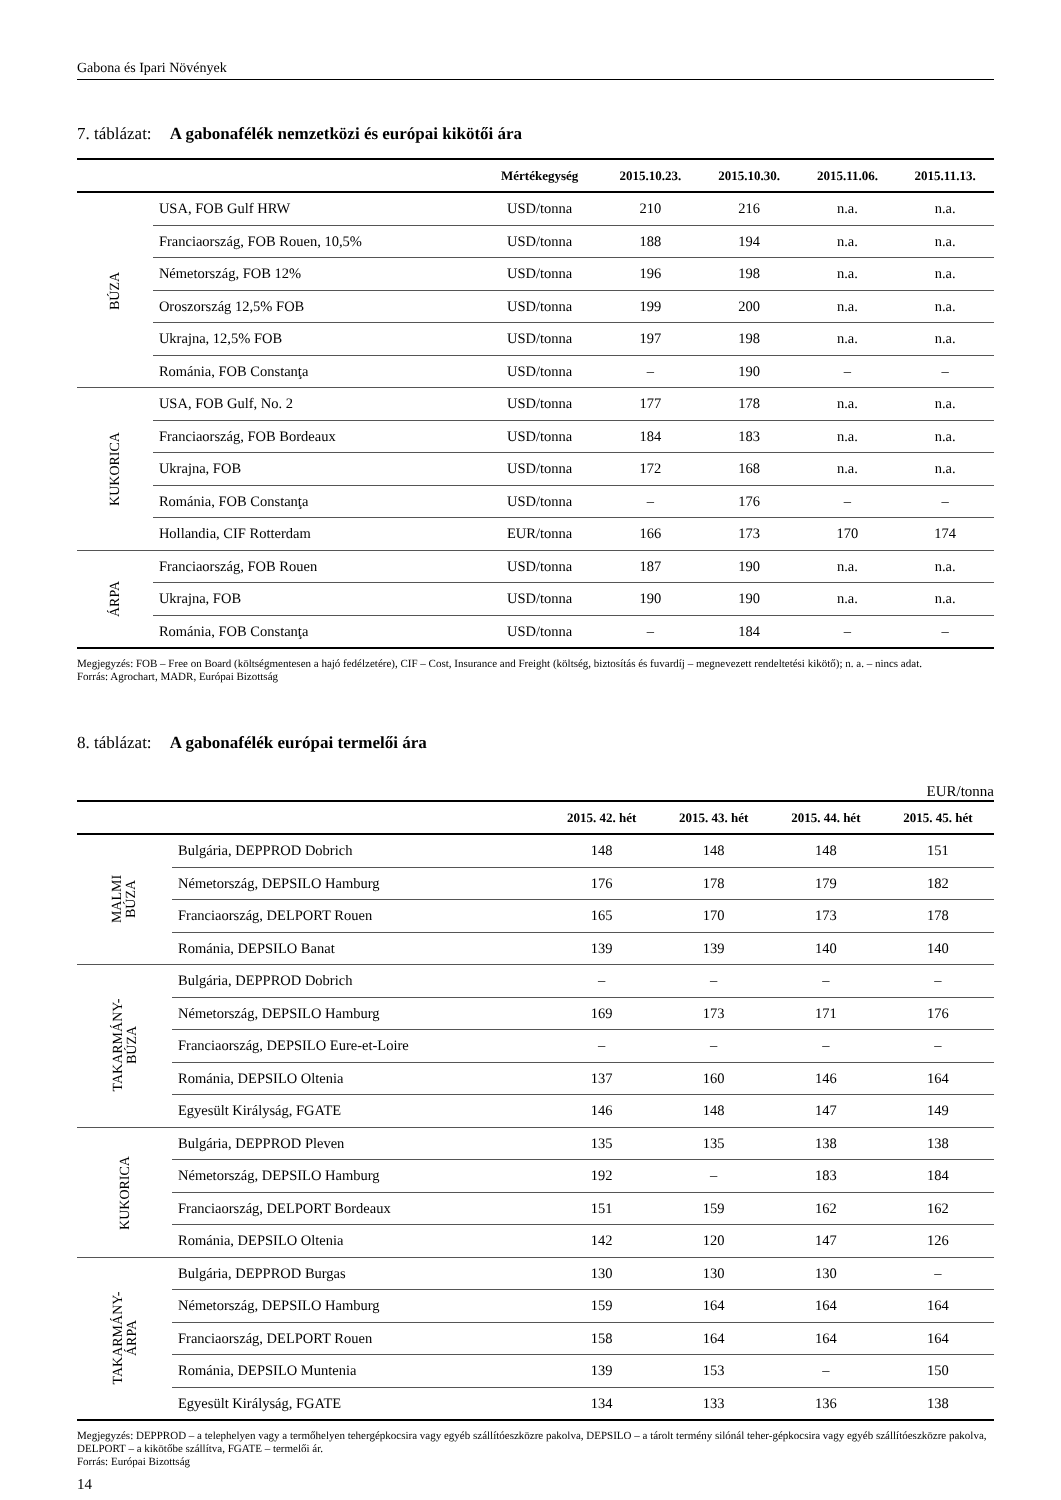Gabona és Ipari Növények
7. táblázat: A gabonafélék nemzetközi és európai kikötői ára
| | | Mértékegység | 2015.10.23. | 2015.10.30. | 2015.11.06. | 2015.11.13. |
| --- | --- | --- | --- | --- | --- | --- |
| BÚZA | USA, FOB Gulf HRW | USD/tonna | 210 | 216 | n.a. | n.a. |
| | Franciaország, FOB Rouen, 10,5% | USD/tonna | 188 | 194 | n.a. | n.a. |
| | Németország, FOB 12% | USD/tonna | 196 | 198 | n.a. | n.a. |
| | Oroszország 12,5% FOB | USD/tonna | 199 | 200 | n.a. | n.a. |
| | Ukrajna, 12,5% FOB | USD/tonna | 197 | 198 | n.a. | n.a. |
| | Románia, FOB Constanţa | USD/tonna | – | 190 | – | – |
| KUKORICA | USA, FOB Gulf, No. 2 | USD/tonna | 177 | 178 | n.a. | n.a. |
| | Franciaország, FOB Bordeaux | USD/tonna | 184 | 183 | n.a. | n.a. |
| | Ukrajna, FOB | USD/tonna | 172 | 168 | n.a. | n.a. |
| | Románia, FOB Constanţa | USD/tonna | – | 176 | – | – |
| | Hollandia, CIF Rotterdam | EUR/tonna | 166 | 173 | 170 | 174 |
| ÁRPA | Franciaország, FOB Rouen | USD/tonna | 187 | 190 | n.a. | n.a. |
| | Ukrajna, FOB | USD/tonna | 190 | 190 | n.a. | n.a. |
| | Románia, FOB Constanţa | USD/tonna | – | 184 | – | – |
Megjegyzés: FOB – Free on Board (költségmentesen a hajó fedélzetére), CIF – Cost, Insurance and Freight (költség, biztosítás és fuvardíj – megnevezett rendeltetési kikötő); n. a. – nincs adat.
Forrás: Agrochart, MADR, Európai Bizottság
8. táblázat: A gabonafélék európai termelői ára
EUR/tonna
| | | 2015. 42. hét | 2015. 43. hét | 2015. 44. hét | 2015. 45. hét |
| --- | --- | --- | --- | --- | --- |
| MALMI BÚZA | Bulgária, DEPPROD Dobrich | 148 | 148 | 148 | 151 |
| | Németország, DEPSILO Hamburg | 176 | 178 | 179 | 182 |
| | Franciaország, DELPORT Rouen | 165 | 170 | 173 | 178 |
| | Románia, DEPSILO Banat | 139 | 139 | 140 | 140 |
| TAKARMÁNY- BÚZA | Bulgária, DEPPROD Dobrich | – | – | – | – |
| | Németország, DEPSILO Hamburg | 169 | 173 | 171 | 176 |
| | Franciaország, DEPSILO Eure-et-Loire | – | – | – | – |
| | Románia, DEPSILO Oltenia | 137 | 160 | 146 | 164 |
| | Egyesült Királyság, FGATE | 146 | 148 | 147 | 149 |
| KUKORICA | Bulgária, DEPPROD Pleven | 135 | 135 | 138 | 138 |
| | Németország, DEPSILO Hamburg | 192 | – | 183 | 184 |
| | Franciaország, DELPORT Bordeaux | 151 | 159 | 162 | 162 |
| | Románia, DEPSILO Oltenia | 142 | 120 | 147 | 126 |
| TAKARMÁNY- ÁRPA | Bulgária, DEPPROD Burgas | 130 | 130 | 130 | – |
| | Németország, DEPSILO Hamburg | 159 | 164 | 164 | 164 |
| | Franciaország, DELPORT Rouen | 158 | 164 | 164 | 164 |
| | Románia, DEPSILO Muntenia | 139 | 153 | – | 150 |
| | Egyesült Királyság, FGATE | 134 | 133 | 136 | 138 |
Megjegyzés: DEPPROD – a telephelyen vagy a termőhelyen tehergépkocsira vagy egyéb szállítóeszközre pakolva, DEPSILO – a tárolt termény silónál teher-gépkocsira vagy egyéb szállítóeszközre pakolva, DELPORT – a kikötőbe szállítva, FGATE – termelői ár.
Forrás: Európai Bizottság
14